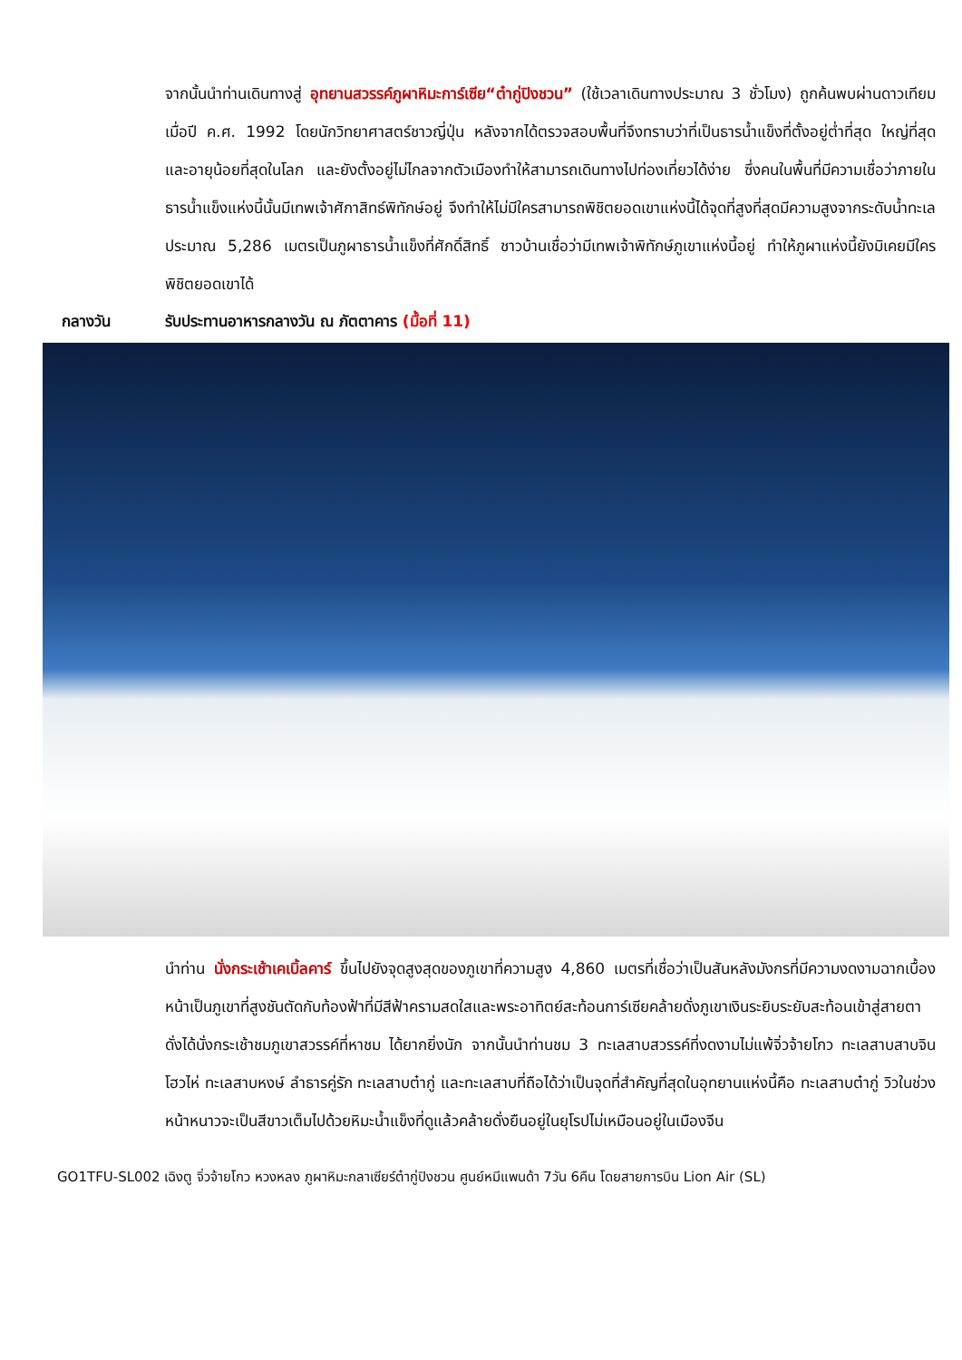จากนั้นนำท่านเดินทางสู่ อุทยานสวรรค์ภูผาหิมะการ์เซีย“ต๋ากู่ปิงชวน” (ใช้เวลาเดินทางประมาณ 3 ชั่วโมง) ถูกค้นพบผ่านดาวเทียมเมื่อปี ค.ศ. 1992 โดยนักวิทยาศาสตร์ชาวญี่ปุ่น หลังจากได้ตรวจสอบพื้นที่จึงทราบว่าที่เป็นธารน้ำแข็งที่ตั้งอยู่ต่ำที่สุด ใหญ่ที่สุด และอายุน้อยที่สุดในโลก และยังตั้งอยู่ไม่ไกลจากตัวเมืองทำให้สามารถเดินทางไปท่องเที่ยวได้ง่าย ซึ่งคนในพื้นที่มีความเชื่อว่าภายในธารน้ำแข็งแห่งนี้นั้นมีเทพเจ้าศักาสิทธ์พิทักษ์อยู่ จึงทำให้ไม่มีใครสามารถพิชิตยอดเขาแห่งนี้ได้จุดที่สูงที่สุดมีความสูงจากระดับน้ำทะเลประมาณ 5,286 เมตรเป็นภูผาธารน้ำแข็งที่ศักดิ์สิทธิ์ ชาวบ้านเชื่อว่ามีเทพเจ้าพิทักษ์ภูเขาแห่งนี้อยู่ ทำให้ภูผาแห่งนี้ยังมิเคยมีใครพิชิตยอดเขาได้
กลางวัน รับประทานอาหารกลางวัน ณ ภัตตาคาร (มื้อที่ 11)
นำท่าน นั่งกระเช้าเคเบิ้ลคาร์ ขึ้นไปยังจุดสูงสุดของภูเขาที่ความสูง 4,860 เมตรที่เชื่อว่าเป็นสันหลังมังกรที่มีความงดงามฉากเบื้องหน้าเป็นภูเขาที่สูงชันตัดกับท้องฟ้าที่มีสีฟ้าครามสดใสและพระอาทิตย์สะท้อนการ์เซียคล้ายดั่งภูเขาเงินระยิบระยับสะท้อนเข้าสู่สายตาดั่งได้นั่งกระเช้าชมภูเขาสวรรค์ที่หาชม ได้ยากยิ่งนัก จากนั้นนำท่านชม 3 ทะเลสาบสวรรค์ที่งดงามไม่แพ้จิ่วจ้ายโกว ทะเลสาบสาบจินโฮวไห่ ทะเลสาบหงษ์ ลำธารคู่รัก ทะเลสาบต๋ากู่ และทะเลสาบที่ถือได้ว่าเป็นจุดที่สำคัญที่สุดในอุทยานแห่งนี้คือ ทะเลสาบต๋ากู่ วิวในช่วงหน้าหนาวจะเป็นสีขาวเต็มไปด้วยหิมะน้ำแข็งที่ดูแล้วคล้ายดั่งยืนอยู่ในยุโรปไม่เหมือนอยู่ในเมืองจีน
GO1TFU-SL002 เฉิงตู จิ่วจ้ายโกว หวงหลง ภูผาหิมะกลาเซียร์ต๋ากู่ปิงชวน ศูนย์หมีแพนด้า 7วัน 6คืน โดยสายการบิน Lion Air (SL)